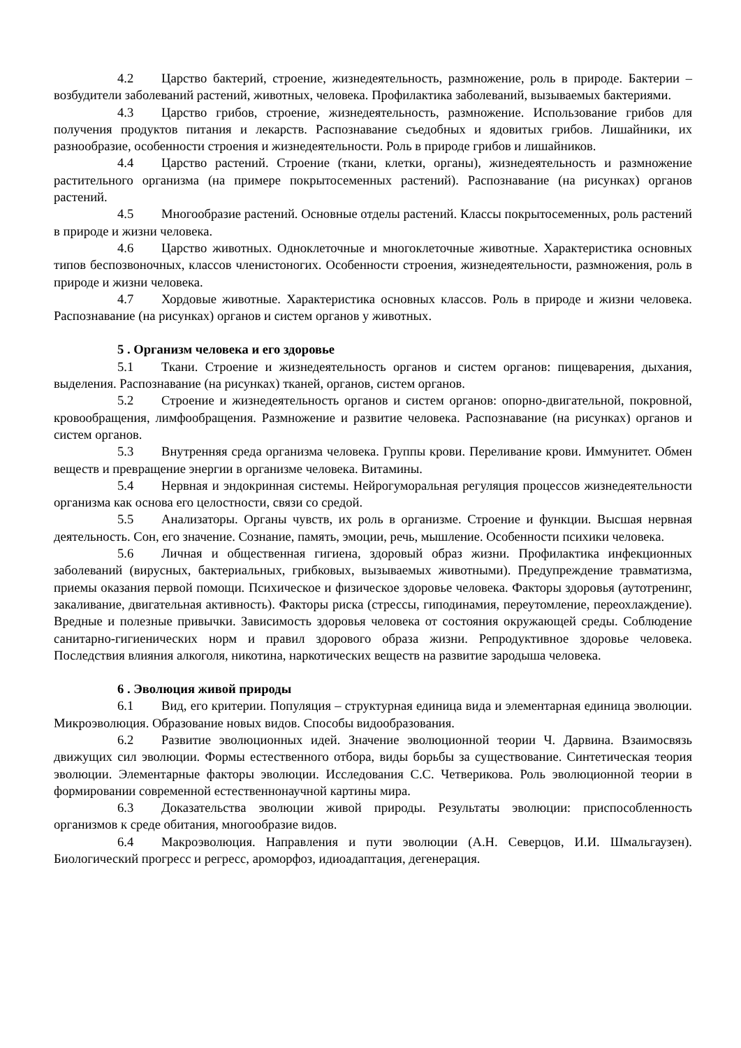4.2 Царство бактерий, строение, жизнедеятельность, размножение, роль в природе. Бактерии – возбудители заболеваний растений, животных, человека. Профилактика заболеваний, вызываемых бактериями.
4.3 Царство грибов, строение, жизнедеятельность, размножение. Использование грибов для получения продуктов питания и лекарств. Распознавание съедобных и ядовитых грибов. Лишайники, их разнообразие, особенности строения и жизнедеятельности. Роль в природе грибов и лишайников.
4.4 Царство растений. Строение (ткани, клетки, органы), жизнедеятельность и размножение растительного организма (на примере покрытосеменных растений). Распознавание (на рисунках) органов растений.
4.5 Многообразие растений. Основные отделы растений. Классы покрытосеменных, роль растений в природе и жизни человека.
4.6 Царство животных. Одноклеточные и многоклеточные животные. Характеристика основных типов беспозвоночных, классов членистоногих. Особенности строения, жизнедеятельности, размножения, роль в природе и жизни человека.
4.7 Хордовые животные. Характеристика основных классов. Роль в природе и жизни человека. Распознавание (на рисунках) органов и систем органов у животных.
5 . Организм человека и его здоровье
5.1 Ткани. Строение и жизнедеятельность органов и систем органов: пищеварения, дыхания, выделения. Распознавание (на рисунках) тканей, органов, систем органов.
5.2 Строение и жизнедеятельность органов и систем органов: опорно-двигательной, покровной, кровообращения, лимфообращения. Размножение и развитие человека. Распознавание (на рисунках) органов и систем органов.
5.3 Внутренняя среда организма человека. Группы крови. Переливание крови. Иммунитет. Обмен веществ и превращение энергии в организме человека. Витамины.
5.4 Нервная и эндокринная системы. Нейрогуморальная регуляция процессов жизнедеятельности организма как основа его целостности, связи со средой.
5.5 Анализаторы. Органы чувств, их роль в организме. Строение и функции. Высшая нервная деятельность. Сон, его значение. Сознание, память, эмоции, речь, мышление. Особенности психики человека.
5.6 Личная и общественная гигиена, здоровый образ жизни. Профилактика инфекционных заболеваний (вирусных, бактериальных, грибковых, вызываемых животными). Предупреждение травматизма, приемы оказания первой помощи. Психическое и физическое здоровье человека. Факторы здоровья (аутотренинг, закаливание, двигательная активность). Факторы риска (стрессы, гиподинамия, переутомление, переохлаждение). Вредные и полезные привычки. Зависимость здоровья человека от состояния окружающей среды. Соблюдение санитарно-гигиенических норм и правил здорового образа жизни. Репродуктивное здоровье человека. Последствия влияния алкоголя, никотина, наркотических веществ на развитие зародыша человека.
6 . Эволюция живой природы
6.1 Вид, его критерии. Популяция – структурная единица вида и элементарная единица эволюции. Микроэволюция. Образование новых видов. Способы видообразования.
6.2 Развитие эволюционных идей. Значение эволюционной теории Ч. Дарвина. Взаимосвязь движущих сил эволюции. Формы естественного отбора, виды борьбы за существование. Синтетическая теория эволюции. Элементарные факторы эволюции. Исследования С.С. Четверикова. Роль эволюционной теории в формировании современной естественнонаучной картины мира.
6.3 Доказательства эволюции живой природы. Результаты эволюции: приспособленность организмов к среде обитания, многообразие видов.
6.4 Макроэволюция. Направления и пути эволюции (А.Н. Северцов, И.И. Шмальгаузен). Биологический прогресс и регресс, ароморфоз, идиоадаптация, дегенерация.